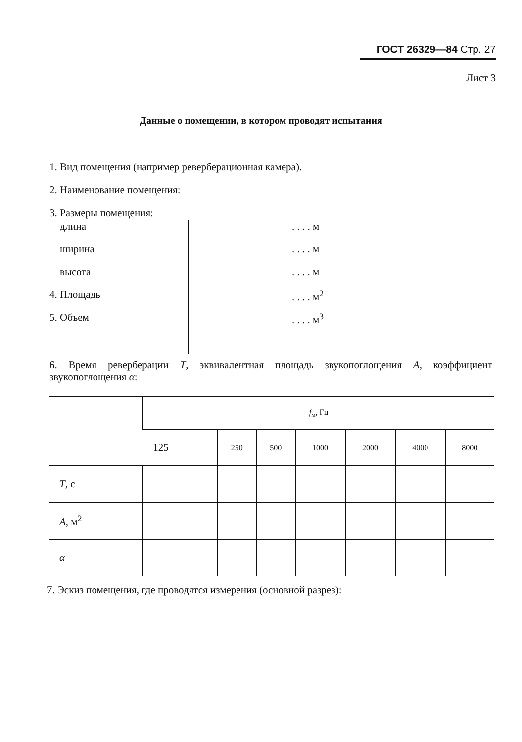ГОСТ 26329—84 Стр. 27
Лист 3
Данные о помещении, в котором проводят испытания
1. Вид помещения (например реверберационная камера).
2. Наименование помещения:
3. Размеры помещения:
длина. . . . м
ширина. . . . м
высота. . . . м
4. Площадь. . . . м<sup>2</sup>
5. Объем. . . . м<sup>3</sup>
6. Время реверберации T, эквивалентная площадь звукопоглощения A, коэффициент звукопоглощения α:
| | f<sub>м</sub>, Гц | | | | | | |
| --- | --- | --- | --- | --- | --- | --- | --- |
| | 125 | 250 | 500 | 1000 | 2000 | 4000 | 8000 |
| T , с | | | | | | | |
| A , м<sup>2</sup> | | | | | | | |
| α | | | | | | | |
7. Эскиз помещения, где проводятся измерения (основной разрез):